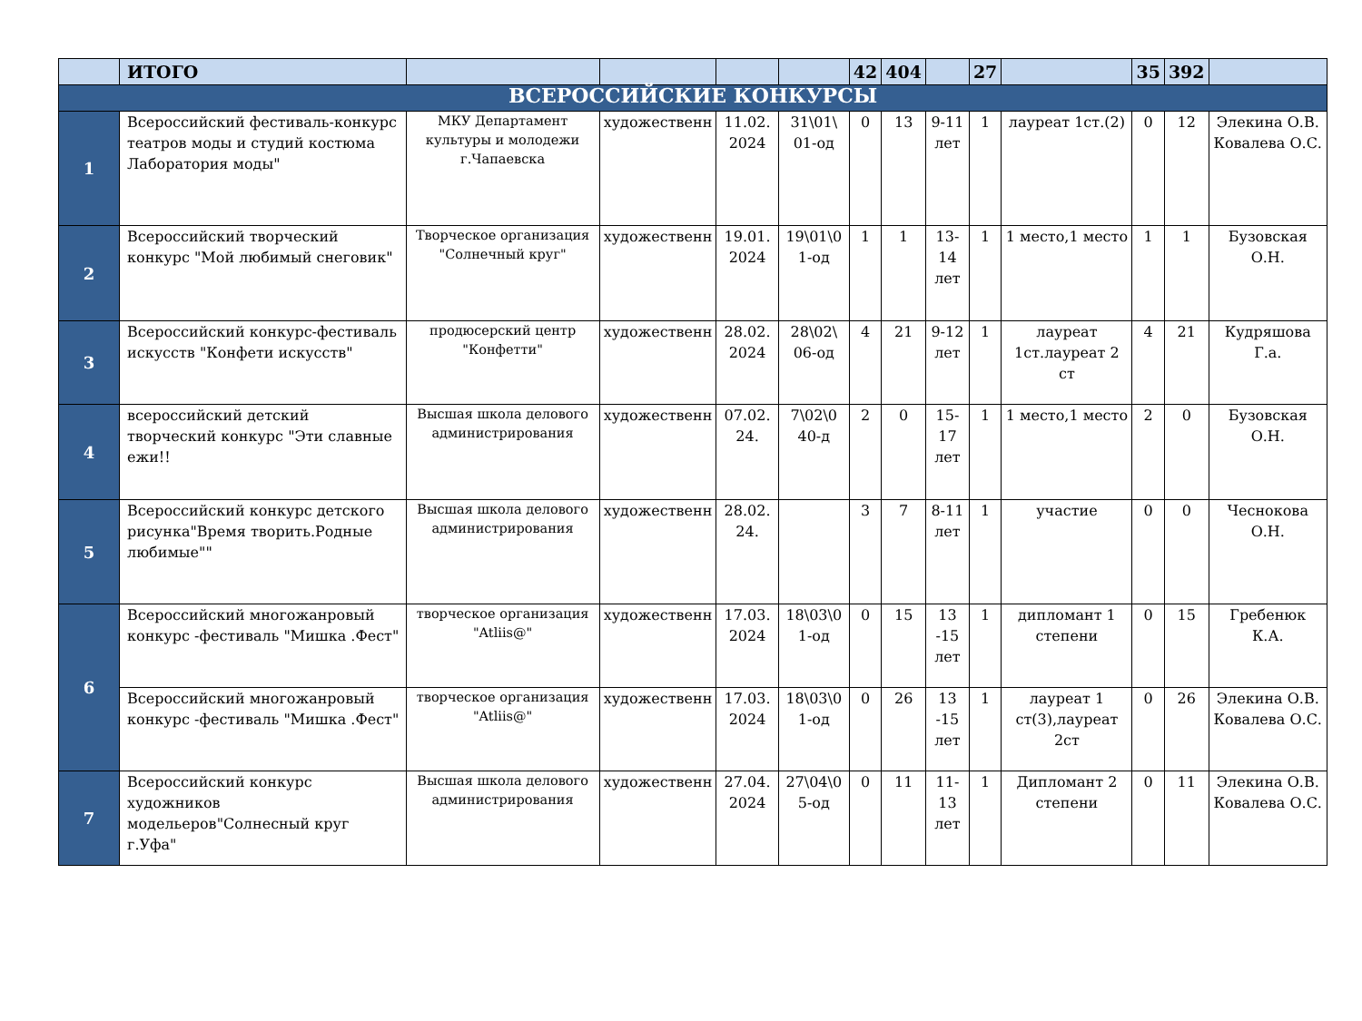| | ИТОГО | | | | | 42 | 404 | | 27 | | 35 | 392 | |
| ВСЕРОССИЙСКИЕ КОНКУРСЫ | | | | | | | | | | | | | |
| 1 | Всероссийский фестиваль-конкурс театров моды и студий костюма Лаборатория моды" | МКУ Департамент культуры и молодежи г.Чапаевска | художественн | 11.02. 2024 | 31\01\ 01-од | 0 | 13 | 9-11 лет | 1 | лауреат 1ст.(2) | 0 | 12 | Элекина О.В. Ковалева О.С. |
| 2 | Всероссийский творческий конкурс "Мой любимый снеговик" | Творческое организация "Солнечный круг" | художественн | 19.01. 2024 | 19\01\0 1-од | 1 | 1 | 13-14 лет | 1 | 1 место,1 место | 1 | 1 | Бузовская О.Н. |
| 3 | Всероссийский конкурс-фестиваль искусств "Конфети искусств" | продюсерский центр "Конфетти" | художественн | 28.02. 2024 | 28\02\ 06-од | 4 | 21 | 9-12 лет | 1 | лауреат 1ст.лауреат 2 ст | 4 | 21 | Кудряшова Г.а. |
| 4 | всероссийский детский творческий конкурс "Эти славные ежи!! | Высшая школа делового администрирования | художественн | 07.02. 24. | 7\02\0 40-д | 2 | 0 | 15-17 лет | 1 | 1 место,1 место | 2 | 0 | Бузовская О.Н. |
| 5 | Всероссийский конкурс детского рисунка"Время творить.Родные любимые"" | Высшая школа делового администрирования | художественн | 28.02. 24. | | 3 | 7 | 8-11 лет | 1 | участие | 0 | 0 | Чеснокова О.Н. |
| 6 | Всероссийский многожанровый конкурс -фестиваль "Мишка .Фест" | творческое организация "Atliis@" | художественн | 17.03. 2024 | 18\03\0 1-од | 0 | 15 | 13 -15 лет | 1 | дипломант 1 степени | 0 | 15 | Гребенюк К.А. |
| | Всероссийский многожанровый конкурс -фестиваль "Мишка .Фест" | творческое организация "Atliis@" | художественн | 17.03. 2024 | 18\03\0 1-од | 0 | 26 | 13 -15 лет | 1 | лауреат 1 ст(3),лауреат 2ст | 0 | 26 | Элекина О.В. Ковалева О.С. |
| 7 | Всероссийский конкурс художников модельеров"Солнесный круг г.Уфа" | Высшая школа делового администрирования | художественн | 27.04. 2024 | 27\04\0 5-од | 0 | 11 | 11-13 лет | 1 | Дипломант 2 степени | 0 | 11 | Элекина О.В. Ковалева О.С. |